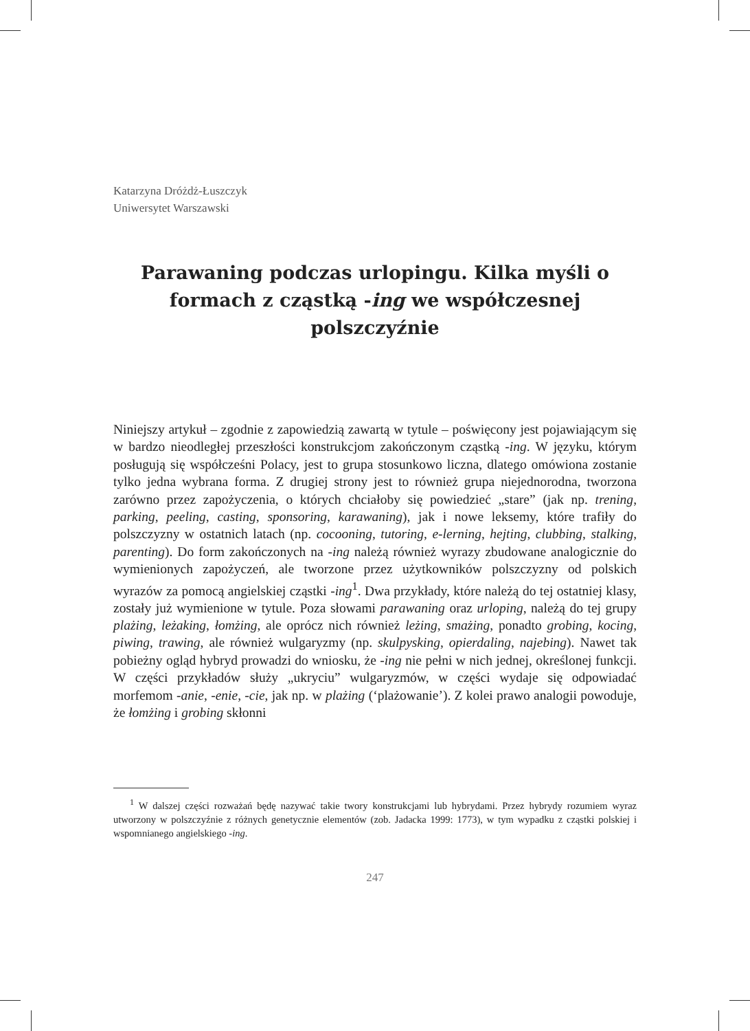Katarzyna Dróżdż-Łuszczyk
Uniwersytet Warszawski
Parawaning podczas urlopingu. Kilka myśli o formach z cząstką -ing we współczesnej polszczyźnie
Niniejszy artykuł – zgodnie z zapowiedzią zawartą w tytule – poświęcony jest pojawiającym się w bardzo nieodległej przeszłości konstrukcjom zakończonym cząstką -ing. W języku, którym posługują się współcześni Polacy, jest to grupa stosunkowo liczna, dlatego omówiona zostanie tylko jedna wybrana forma. Z drugiej strony jest to również grupa niejednorodna, tworzona zarówno przez zapożyczenia, o których chciałoby się powiedzieć „stare” (jak np. trening, parking, peeling, casting, sponsoring, karawaning), jak i nowe leksemy, które trafiły do polszczyzny w ostatnich latach (np. cocooning, tutoring, e-lerning, hejting, clubbing, stalking, parenting). Do form zakończonych na -ing należą również wyrazy zbudowane analogicznie do wymienionych zapożyczeń, ale tworzone przez użytkowników polszczyzny od polskich wyrazów za pomocą angielskiej cząstki -ing<sup>1</sup>. Dwa przykłady, które należą do tej ostatniej klasy, zostały już wymienione w tytule. Poza słowami parawaning oraz urloping, należą do tej grupy plażing, leżaking, łomżing, ale oprócz nich również leżing, smażing, ponadto grobing, kocing, piwing, trawing, ale również wulgaryzmy (np. skulpysking, opierdaling, najebing). Nawet tak pobieżny ogląd hybryd prowadzi do wniosku, że -ing nie pełni w nich jednej, określonej funkcji. W części przykładów służy „ukryciu” wulgaryzmów, w części wydaje się odpowiadać morfemom -anie, -enie, -cie, jak np. w plażing (‘plażowanie’). Z kolei prawo analogii powoduje, że łomżing i grobing skłonni
<sup>1</sup> W dalszej części rozważań będę nazywać takie twory konstrukcjami lub hybrydami. Przez hybrydy rozumiem wyraz utworzony w polszczyźnie z różnych genetycznie elementów (zob. Jadacka 1999: 1773), w tym wypadku z cząstki polskiej i wspomnianego angielskiego -ing.
247